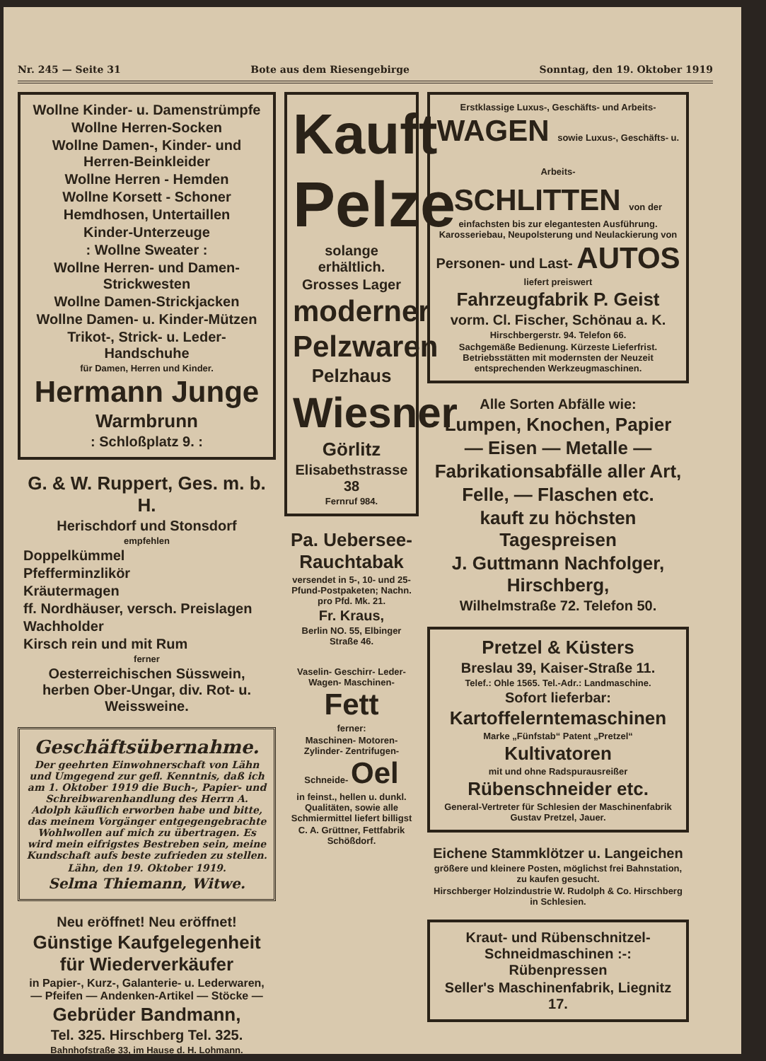Nr. 245 — Seite 31 Bote aus dem Riesengebirge Sonntag, den 19. Oktober 1919
Wollne Kinder- u. Damenstrümpfe
Wollne Herren-Socken
Wollne Damen-, Kinder- und Herren-Beinkleider
Wollne Herren - Hemden
Wollne Korsett - Schoner
Hemdhosen, Untertaillen
Kinder-Unterzeuge
: Wollne Sweater :
Wollne Herren- und Damen-Strickwesten
Wollne Damen-Strickjacken
Wollne Damen- u. Kinder-Mützen
Trikot-, Strick- u. Leder-Handschuhe
für Damen, Herren und Kinder.
Hermann Junge
Warmbrunn
: Schloßplatz 9. :
G. & W. Ruppert, Ges. m. b. H.
Herischdorf und Stonsdorf
empfehlen
Doppelkümmel
Pfefferminzlikör
Kräutermagen
ff. Nordhäuser, versch. Preislagen
Wachholder
Kirsch rein und mit Rum
ferner
Oesterreichischen Süsswein, herben Ober-Ungar, div. Rot- u. Weissweine.
Geschäftsübernahme.
Der geehrten Einwohnerschaft von Lähn und Umgegend zur gefl. Kenntnis, daß ich am 1. Oktober 1919 die Buch-, Papier- und Schreibwarenhandlung des Herrn A. Adolph käuflich erworben habe und bitte, das meinem Vorgänger entgegengebrachte Wohlwollen auf mich zu übertragen. Es wird mein eifrigstes Bestreben sein, meine Kundschaft aufs beste zufrieden zu stellen.
Lähn, den 19. Oktober 1919.
Selma Thiemann, Witwe.
Neu eröffnet! Neu eröffnet!
Günstige Kaufgelegenheit für Wiederverkäufer
in Papier-, Kurz-, Galanterie- u. Lederwaren, — Pfeifen — Andenken-Artikel — Stöcke —
Gebrüder Bandmann,
Tel. 325. Hirschberg Tel. 325.
Bahnhofstraße 33, im Hause d. H. Lohmann.
Kauft
Pelze
solange erhältlich.
Grosses Lager
moderner
Pelzwaren
Pelzhaus
Wiesner
Görlitz
Elisabethstrasse 38
Fernruf 984.
Pa. Uebersee-Rauchtabak
versendet in 5-, 10- und 25-Pfund-Postpaketen; Nachn. pro Pfd. Mk. 21.
Fr. Kraus,
Berlin NO. 55, Elbinger Straße 46.
Vaselin- Geschirr- Leder- Wagen- Maschinen- Fett
ferner:
Maschinen- Motoren- Zylinder- Zentrifugen- Schneide- Oel
in feinst., hellen u. dunkl. Qualitäten, sowie alle Schmiermittel liefert billigst
C. A. Grüttner, Fettfabrik Schößdorf.
Erstklassige Luxus-, Geschäfts- und Arbeits-
WAGEN sowie Luxus-, Geschäfts- u. Arbeits-
SCHLITTEN von der
einfachsten bis zur elegantesten Ausführung. Karosseriebau, Neupolsterung und Neulackierung von
Personen- und Last- AUTOS
liefert preiswert
Fahrzeugfabrik P. Geist
vorm. Cl. Fischer, Schönau a. K.
Hirschbergerstr. 94. Telefon 66.
Sachgemäße Bedienung. Kürzeste Lieferfrist. Betriebsstätten mit modernsten der Neuzeit entsprechenden Werkzeugmaschinen.
Alle Sorten Abfälle wie:
Lumpen, Knochen, Papier
— Eisen — Metalle —
Fabrikationsabfälle aller Art,
Felle, — Flaschen etc.
kauft zu höchsten Tagespreisen
J. Guttmann Nachfolger, Hirschberg,
Wilhelmstraße 72. Telefon 50.
Pretzel & Küsters
Breslau 39, Kaiser-Straße 11.
Telef.: Ohle 1565. Tel.-Adr.: Landmaschine.
Sofort lieferbar:
Kartoffelerntemaschinen
Marke „Fünfstab“ Patent „Pretzel“
Kultivatoren
mit und ohne Radspurausreißer
Rübenschneider etc.
General-Vertreter für Schlesien der Maschinenfabrik Gustav Pretzel, Jauer.
Eichene Stammklötzer u. Langeichen
größere und kleinere Posten, möglichst frei Bahnstation, zu kaufen gesucht.
Hirschberger Holzindustrie W. Rudolph & Co. Hirschberg in Schlesien.
Kraut- und Rübenschnitzel-Schneidmaschinen :-: Rübenpressen
Seller's Maschinenfabrik, Liegnitz 17.